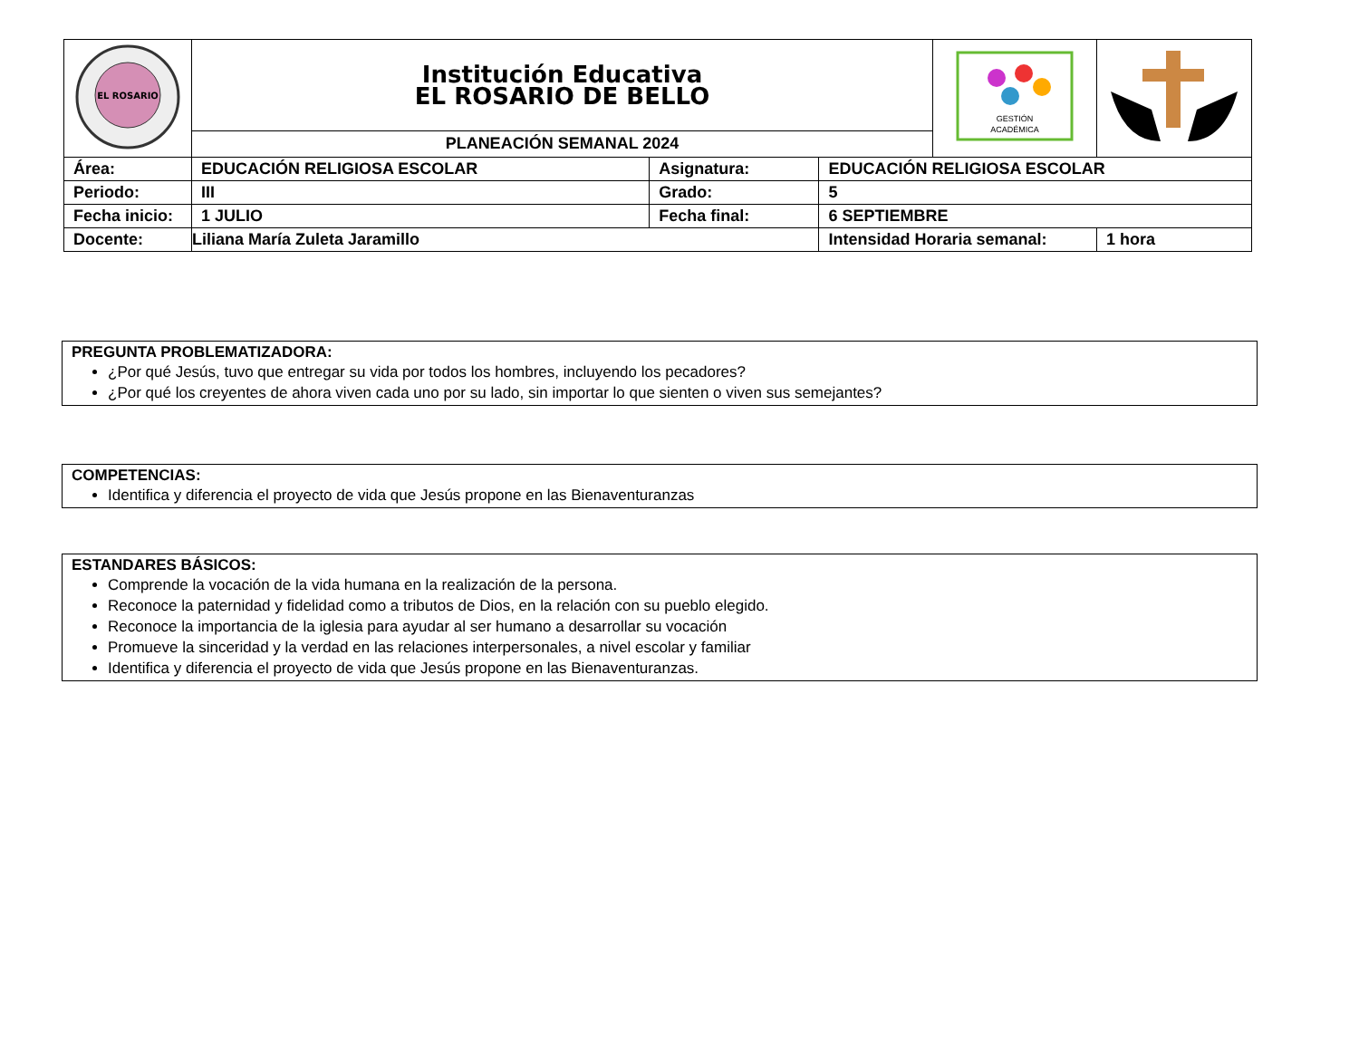| EL ROSARIO | Institución Educativa EL ROSARIO DE BELLO | | | GESTIÓN ACADÉMICA | |
| | PLANEACIÓN SEMANAL 2024 | | | | |
| Área: | EDUCACIÓN RELIGIOSA ESCOLAR | Asignatura: | EDUCACIÓN RELIGIOSA ESCOLAR | | |
| Periodo: | III | Grado: | 5 | | |
| Fecha inicio: | 1 JULIO | Fecha final: | 6 SEPTIEMBRE | | |
| Docente: | Liliana María Zuleta Jaramillo | | Intensidad Horaria semanal: | | 1 hora |
PREGUNTA PROBLEMATIZADORA:
¿Por qué Jesús, tuvo que entregar su vida por todos los hombres, incluyendo los pecadores?
¿Por qué los creyentes de ahora viven cada uno por su lado, sin importar lo que sienten o viven sus semejantes?
COMPETENCIAS:
Identifica y diferencia el proyecto de vida que Jesús propone en las Bienaventuranzas
ESTANDARES BÁSICOS:
Comprende la vocación de la vida humana en la realización de la persona.
Reconoce la paternidad y fidelidad como a tributos de Dios, en la relación con su pueblo elegido.
Reconoce la importancia de la iglesia para ayudar al ser humano a desarrollar su vocación
Promueve la sinceridad y la verdad en las relaciones interpersonales, a nivel escolar y familiar
Identifica y diferencia el proyecto de vida que Jesús propone en las Bienaventuranzas.